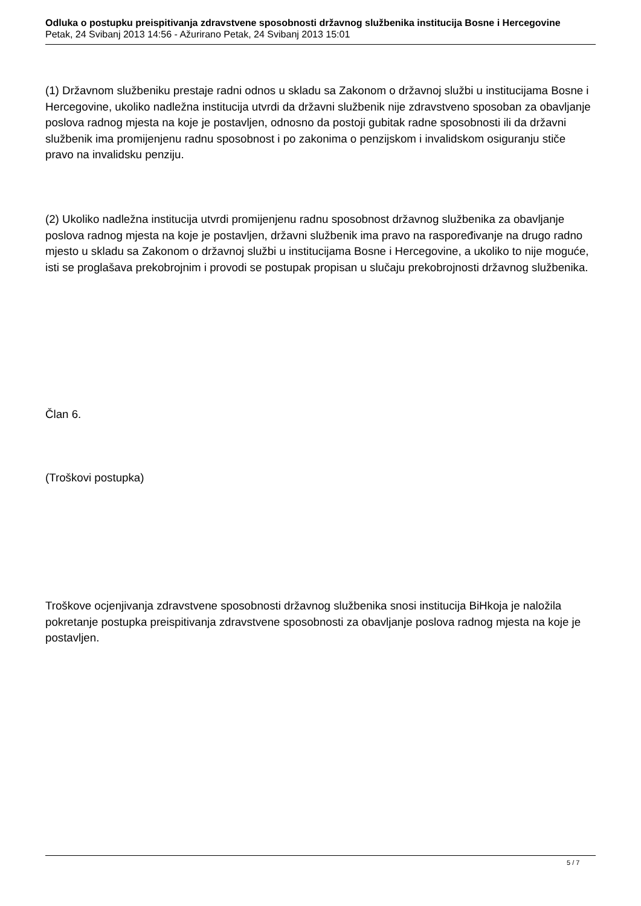Odluka o postupku preispitivanja zdravstvene sposobnosti državnog službenika institucija Bosne i Hercegovine
Petak, 24 Svibanj 2013 14:56 - Ažurirano Petak, 24 Svibanj 2013 15:01
(1) Državnom službeniku prestaje radni odnos u skladu sa Zakonom o državnoj službi u institucijama Bosne i Hercegovine, ukoliko nadležna institucija utvrdi da državni službenik nije zdravstveno sposoban za obavljanje poslova radnog mjesta na koje je postavljen, odnosno da postoji gubitak radne sposobnosti ili da državni službenik ima promijenjenu radnu sposobnost i po zakonima o penzijskom i invalidskom osiguranju stiče pravo na invalidsku penziju.
(2) Ukoliko nadležna institucija utvrdi promijenjenu radnu sposobnost državnog službenika za obavljanje poslova radnog mjesta na koje je postavljen, državni službenik ima pravo na raspoređivanje na drugo radno mjesto u skladu sa Zakonom o državnoj službi u institucijama Bosne i Hercegovine, a ukoliko to nije moguće, isti se proglašava prekobrojnim i provodi se postupak propisan u slučaju prekobrojnosti državnog službenika.
Član 6.
(Troškovi postupka)
Troškove ocjenjivanja zdravstvene sposobnosti državnog službenika snosi institucija BiHkoja je naložila pokretanje postupka preispitivanja zdravstvene sposobnosti za obavljanje poslova radnog mjesta na koje je postavljen.
5 / 7